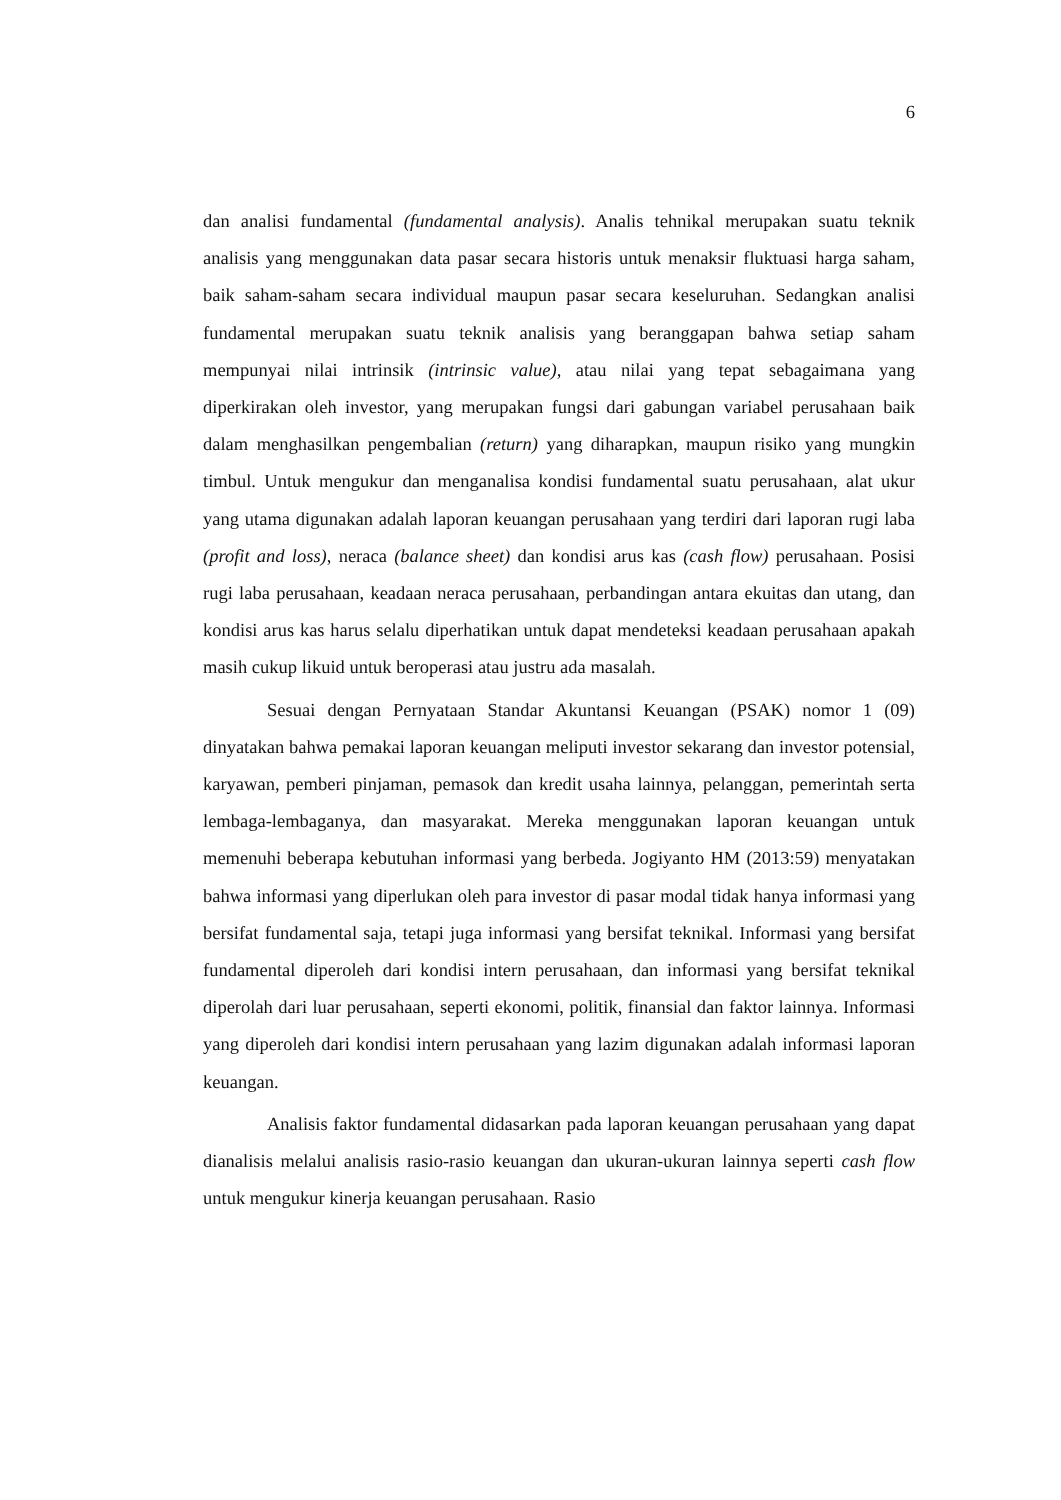6
dan analisi fundamental (fundamental analysis). Analis tehnikal merupakan suatu teknik analisis yang menggunakan data pasar secara historis untuk menaksir fluktuasi harga saham, baik saham-saham secara individual maupun pasar secara keseluruhan. Sedangkan analisi fundamental merupakan suatu teknik analisis yang beranggapan bahwa setiap saham mempunyai nilai intrinsik (intrinsic value), atau nilai yang tepat sebagaimana yang diperkirakan oleh investor, yang merupakan fungsi dari gabungan variabel perusahaan baik dalam menghasilkan pengembalian (return) yang diharapkan, maupun risiko yang mungkin timbul. Untuk mengukur dan menganalisa kondisi fundamental suatu perusahaan, alat ukur yang utama digunakan adalah laporan keuangan perusahaan yang terdiri dari laporan rugi laba (profit and loss), neraca (balance sheet) dan kondisi arus kas (cash flow) perusahaan. Posisi rugi laba perusahaan, keadaan neraca perusahaan, perbandingan antara ekuitas dan utang, dan kondisi arus kas harus selalu diperhatikan untuk dapat mendeteksi keadaan perusahaan apakah masih cukup likuid untuk beroperasi atau justru ada masalah.
Sesuai dengan Pernyataan Standar Akuntansi Keuangan (PSAK) nomor 1 (09) dinyatakan bahwa pemakai laporan keuangan meliputi investor sekarang dan investor potensial, karyawan, pemberi pinjaman, pemasok dan kredit usaha lainnya, pelanggan, pemerintah serta lembaga-lembaganya, dan masyarakat. Mereka menggunakan laporan keuangan untuk memenuhi beberapa kebutuhan informasi yang berbeda. Jogiyanto HM (2013:59) menyatakan bahwa informasi yang diperlukan oleh para investor di pasar modal tidak hanya informasi yang bersifat fundamental saja, tetapi juga informasi yang bersifat teknikal. Informasi yang bersifat fundamental diperoleh dari kondisi intern perusahaan, dan informasi yang bersifat teknikal diperolah dari luar perusahaan, seperti ekonomi, politik, finansial dan faktor lainnya. Informasi yang diperoleh dari kondisi intern perusahaan yang lazim digunakan adalah informasi laporan keuangan.
Analisis faktor fundamental didasarkan pada laporan keuangan perusahaan yang dapat dianalisis melalui analisis rasio-rasio keuangan dan ukuran-ukuran lainnya seperti cash flow untuk mengukur kinerja keuangan perusahaan. Rasio